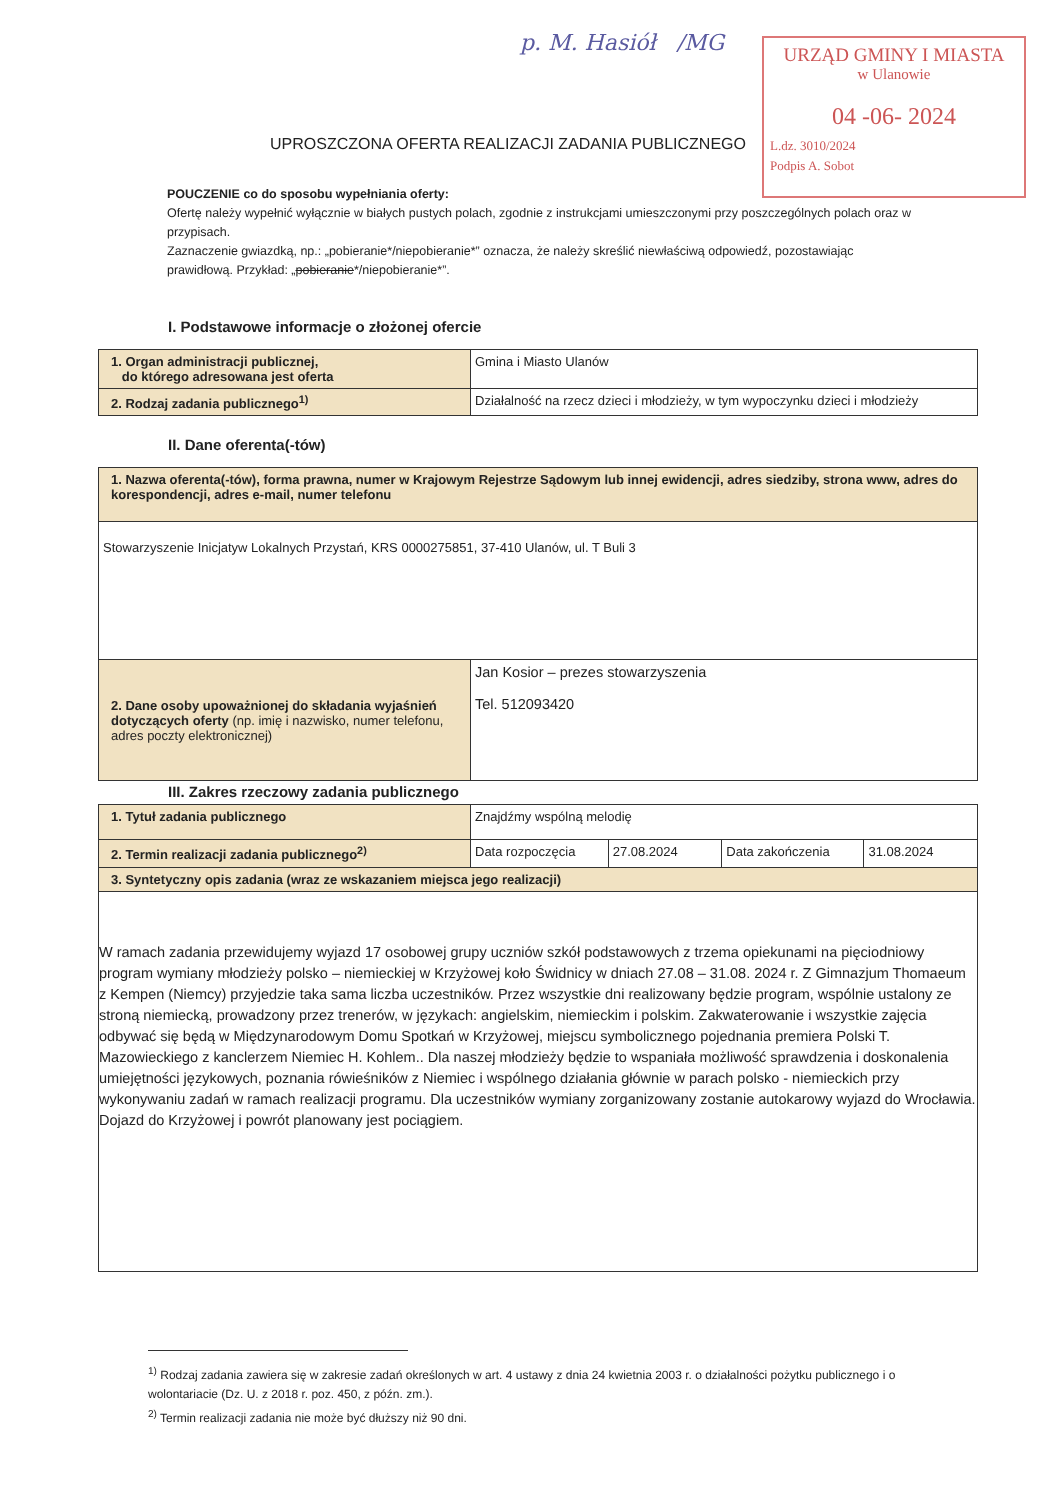p. M. Hasiół /MG
URZĄD GMINY I MIASTA
w Ulanowie
04 -06- 2024
L.dz. 3010/2024
Podpis A. Sobot
UPROSZCZONA OFERTA REALIZACJI ZADANIA PUBLICZNEGO
POUCZENIE co do sposobu wypełniania oferty:
Ofertę należy wypełnić wyłącznie w białych pustych polach, zgodnie z instrukcjami umieszczonymi przy poszczególnych polach oraz w przypisach.
Zaznaczenie gwiazdką, np.: „pobieranie*/niepobieranie*” oznacza, że należy skreślić niewłaściwą odpowiedź, pozostawiając prawidłową. Przykład: „pobieranie*/niepobieranie*”.
I. Podstawowe informacje o złożonej ofercie
| 1. Organ administracji publicznej, do którego adresowana jest oferta | Gmina i Miasto Ulanów |
| 2. Rodzaj zadania publicznego<sup>1)</sup> | Działalność na rzecz dzieci i młodzieży, w tym wypoczynku dzieci i młodzieży |
II. Dane oferenta(-tów)
| 1. Nazwa oferenta(-tów), forma prawna, numer w Krajowym Rejestrze Sądowym lub innej ewidencji, adres siedziby, strona www, adres do korespondencji, adres e-mail, numer telefonu | |
| Stowarzyszenie Inicjatyw Lokalnych Przystań, KRS 0000275851, 37-410 Ulanów, ul. T Buli 3 | |
| 2. Dane osoby upoważnionej do składania wyjaśnień dotyczących oferty (np. imię i nazwisko, numer telefonu, adres poczty elektronicznej) | Jan Kosior – prezes stowarzyszenia Tel. 512093420 |
III. Zakres rzeczowy zadania publicznego
| 1. Tytuł zadania publicznego | Znajdźmy wspólną melodię | | | |
| 2. Termin realizacji zadania publicznego<sup>2)</sup> | Data rozpoczęcia | 27.08.2024 | Data zakończenia | 31.08.2024 |
| 3. Syntetyczny opis zadania (wraz ze wskazaniem miejsca jego realizacji) | | | | |
| W ramach zadania przewidujemy wyjazd 17 osobowej grupy uczniów szkół podstawowych z trzema opiekunami na pięciodniowy program wymiany młodzieży polsko – niemieckiej w Krzyżowej koło Świdnicy w dniach 27.08 – 31.08. 2024 r. Z Gimnazjum Thomaeum z Kempen (Niemcy) przyjedzie taka sama liczba uczestników. Przez wszystkie dni realizowany będzie program, wspólnie ustalony ze stroną niemiecką, prowadzony przez trenerów, w językach: angielskim, niemieckim i polskim. Zakwaterowanie i wszystkie zajęcia odbywać się będą w Międzynarodowym Domu Spotkań w Krzyżowej, miejscu symbolicznego pojednania premiera Polski T. Mazowieckiego z kanclerzem Niemiec H. Kohlem.. Dla naszej młodzieży będzie to wspaniała możliwość sprawdzenia i doskonalenia umiejętności językowych, poznania rówieśników z Niemiec i wspólnego działania głównie w parach polsko - niemieckich przy wykonywaniu zadań w ramach realizacji programu. Dla uczestników wymiany zorganizowany zostanie autokarowy wyjazd do Wrocławia. Dojazd do Krzyżowej i powrót planowany jest pociągiem. | | | | |
<sup>1)</sup> Rodzaj zadania zawiera się w zakresie zadań określonych w art. 4 ustawy z dnia 24 kwietnia 2003 r. o działalności pożytku publicznego i o wolontariacie (Dz. U. z 2018 r. poz. 450, z późn. zm.).
<sup>2)</sup> Termin realizacji zadania nie może być dłuższy niż 90 dni.